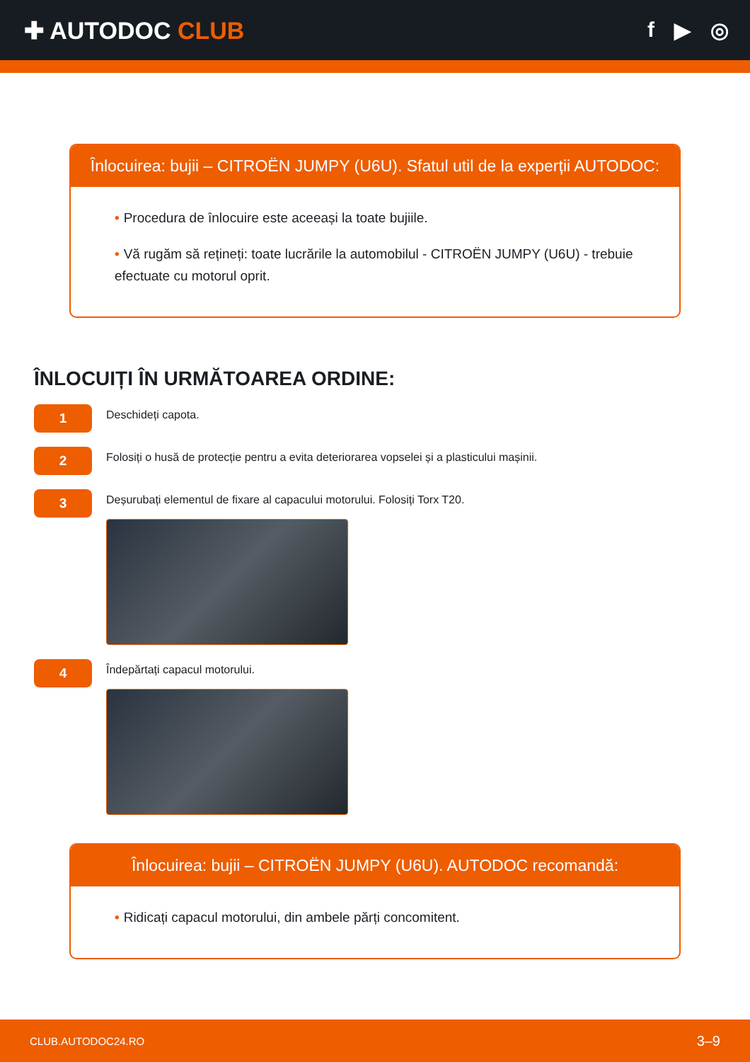✚ AUTODOC CLUB f ▶ ◎
Înlocuirea: bujii – CITROËN JUMPY (U6U). Sfatul util de la experții AUTODOC:
• Procedura de înlocuire este aceeași la toate bujiile.
• Vă rugăm să rețineți: toate lucrările la automobilul - CITROËN JUMPY (U6U) - trebuie efectuate cu motorul oprit.
ÎNLOCUIȚI ÎN URMĂTOAREA ORDINE:
1
Deschideți capota.
2
Folosiți o husă de protecție pentru a evita deteriorarea vopselei și a plasticului mașinii.
3
Deșurubați elementul de fixare al capacului motorului. Folosiți Torx T20.
4
Îndepărtați capacul motorului.
Înlocuirea: bujii – CITROËN JUMPY (U6U). AUTODOC recomandă:
• Ridicați capacul motorului, din ambele părți concomitent.
CLUB.AUTODOC24.RO 3–9